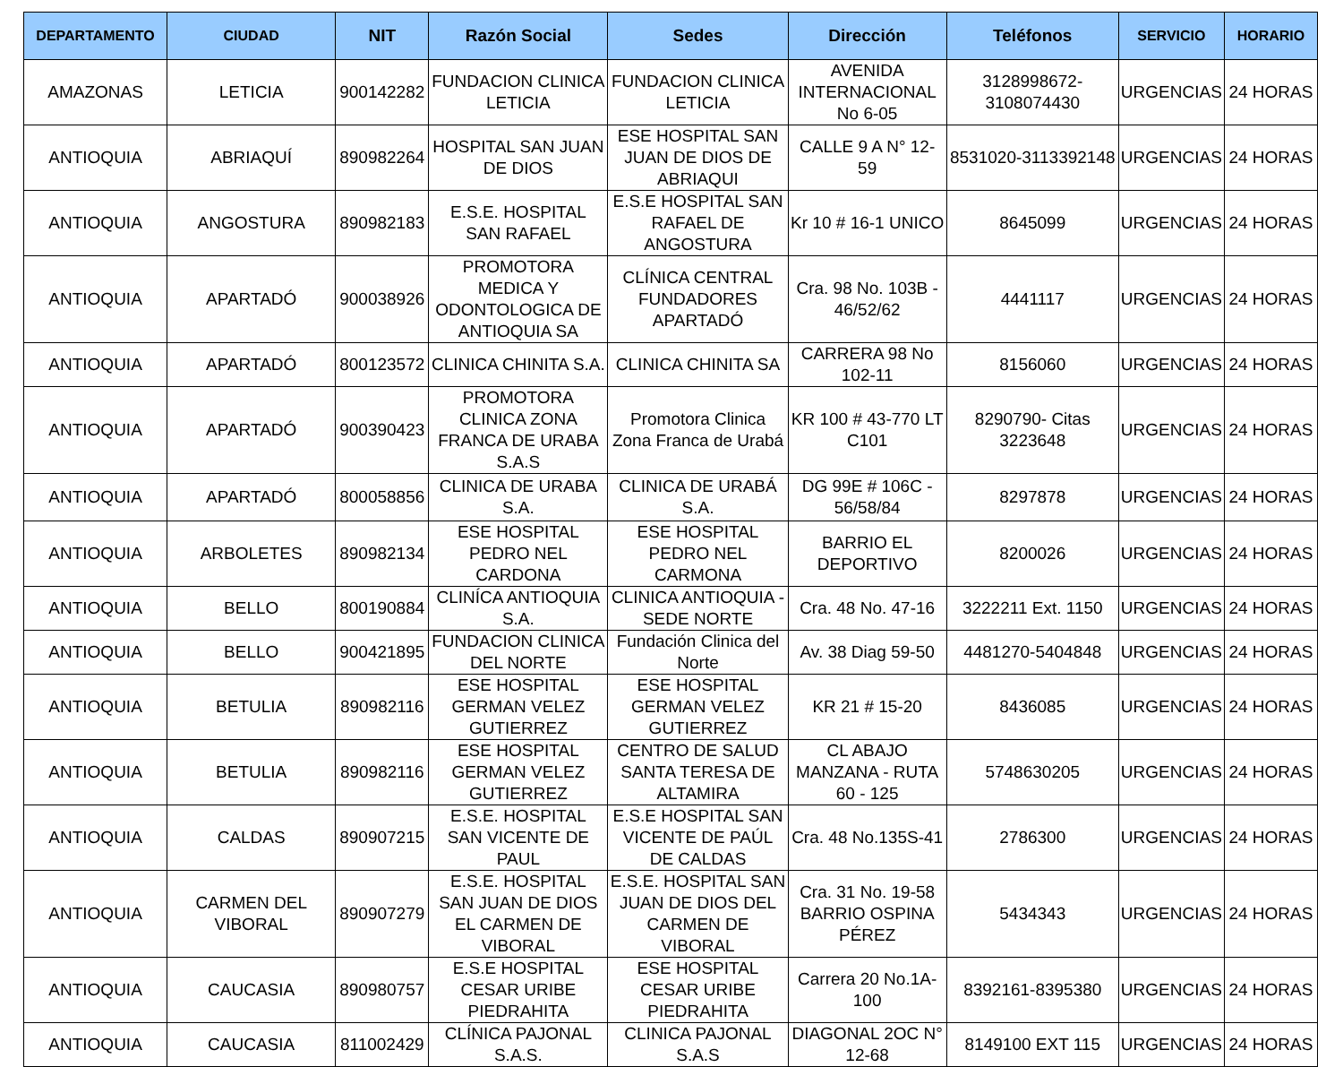| DEPARTAMENTO | CIUDAD | NIT | Razón Social | Sedes | Dirección | Teléfonos | SERVICIO | HORARIO |
| --- | --- | --- | --- | --- | --- | --- | --- | --- |
| AMAZONAS | LETICIA | 900142282 | FUNDACION CLINICA LETICIA | FUNDACION CLINICA LETICIA | AVENIDA INTERNACIONAL No 6-05 | 3128998672-3108074430 | URGENCIAS | 24 HORAS |
| ANTIOQUIA | ABRIAQUÍ | 890982264 | HOSPITAL SAN JUAN DE DIOS | ESE HOSPITAL SAN JUAN DE DIOS DE ABRIAQUI | CALLE 9 A N° 12-59 | 8531020-3113392148 | URGENCIAS | 24 HORAS |
| ANTIOQUIA | ANGOSTURA | 890982183 | E.S.E. HOSPITAL SAN RAFAEL | E.S.E HOSPITAL SAN RAFAEL DE ANGOSTURA | Kr 10 # 16-1 UNICO | 8645099 | URGENCIAS | 24 HORAS |
| ANTIOQUIA | APARTADÓ | 900038926 | PROMOTORA MEDICA Y ODONTOLOGICA DE ANTIOQUIA SA | CLÍNICA CENTRAL FUNDADORES APARTADÓ | Cra. 98 No. 103B - 46/52/62 | 4441117 | URGENCIAS | 24 HORAS |
| ANTIOQUIA | APARTADÓ | 800123572 | CLINICA CHINITA S.A. | CLINICA CHINITA SA | CARRERA 98 No 102-11 | 8156060 | URGENCIAS | 24 HORAS |
| ANTIOQUIA | APARTADÓ | 900390423 | PROMOTORA CLINICA ZONA FRANCA DE URABA S.A.S | Promotora Clinica Zona Franca de Urabá | KR 100 # 43-770 LT C101 | 8290790- Citas 3223648 | URGENCIAS | 24 HORAS |
| ANTIOQUIA | APARTADÓ | 800058856 | CLINICA DE URABA S.A. | CLINICA DE URABÁ S.A. | DG 99E # 106C - 56/58/84 | 8297878 | URGENCIAS | 24 HORAS |
| ANTIOQUIA | ARBOLETES | 890982134 | ESE HOSPITAL PEDRO NEL CARDONA | ESE HOSPITAL PEDRO NEL CARMONA | BARRIO EL DEPORTIVO | 8200026 | URGENCIAS | 24 HORAS |
| ANTIOQUIA | BELLO | 800190884 | CLINÍCA ANTIOQUIA S.A. | CLINICA ANTIOQUIA - SEDE NORTE | Cra. 48 No. 47-16 | 3222211 Ext. 1150 | URGENCIAS | 24 HORAS |
| ANTIOQUIA | BELLO | 900421895 | FUNDACION CLINICA DEL NORTE | Fundación Clinica del Norte | Av. 38 Diag 59-50 | 4481270-5404848 | URGENCIAS | 24 HORAS |
| ANTIOQUIA | BETULIA | 890982116 | ESE HOSPITAL GERMAN VELEZ GUTIERREZ | ESE HOSPITAL GERMAN VELEZ GUTIERREZ | KR 21 # 15-20 | 8436085 | URGENCIAS | 24 HORAS |
| ANTIOQUIA | BETULIA | 890982116 | ESE HOSPITAL GERMAN VELEZ GUTIERREZ | CENTRO DE SALUD SANTA TERESA DE ALTAMIRA | CL ABAJO MANZANA - RUTA 60 - 125 | 5748630205 | URGENCIAS | 24 HORAS |
| ANTIOQUIA | CALDAS | 890907215 | E.S.E. HOSPITAL SAN VICENTE DE PAUL | E.S.E HOSPITAL SAN VICENTE DE PAÚL DE CALDAS | Cra. 48 No.135S-41 | 2786300 | URGENCIAS | 24 HORAS |
| ANTIOQUIA | CARMEN DEL VIBORAL | 890907279 | E.S.E. HOSPITAL SAN JUAN DE DIOS EL CARMEN DE VIBORAL | E.S.E. HOSPITAL SAN JUAN DE DIOS DEL CARMEN DE VIBORAL | Cra. 31 No. 19-58 BARRIO OSPINA PÉREZ | 5434343 | URGENCIAS | 24 HORAS |
| ANTIOQUIA | CAUCASIA | 890980757 | E.S.E HOSPITAL CESAR URIBE PIEDRAHITA | ESE HOSPITAL CESAR URIBE PIEDRAHITA | Carrera 20 No.1A-100 | 8392161-8395380 | URGENCIAS | 24 HORAS |
| ANTIOQUIA | CAUCASIA | 811002429 | CLÍNICA PAJONAL S.A.S. | CLINICA PAJONAL S.A.S | DIAGONAL 2OC N° 12-68 | 8149100 EXT 115 | URGENCIAS | 24 HORAS |